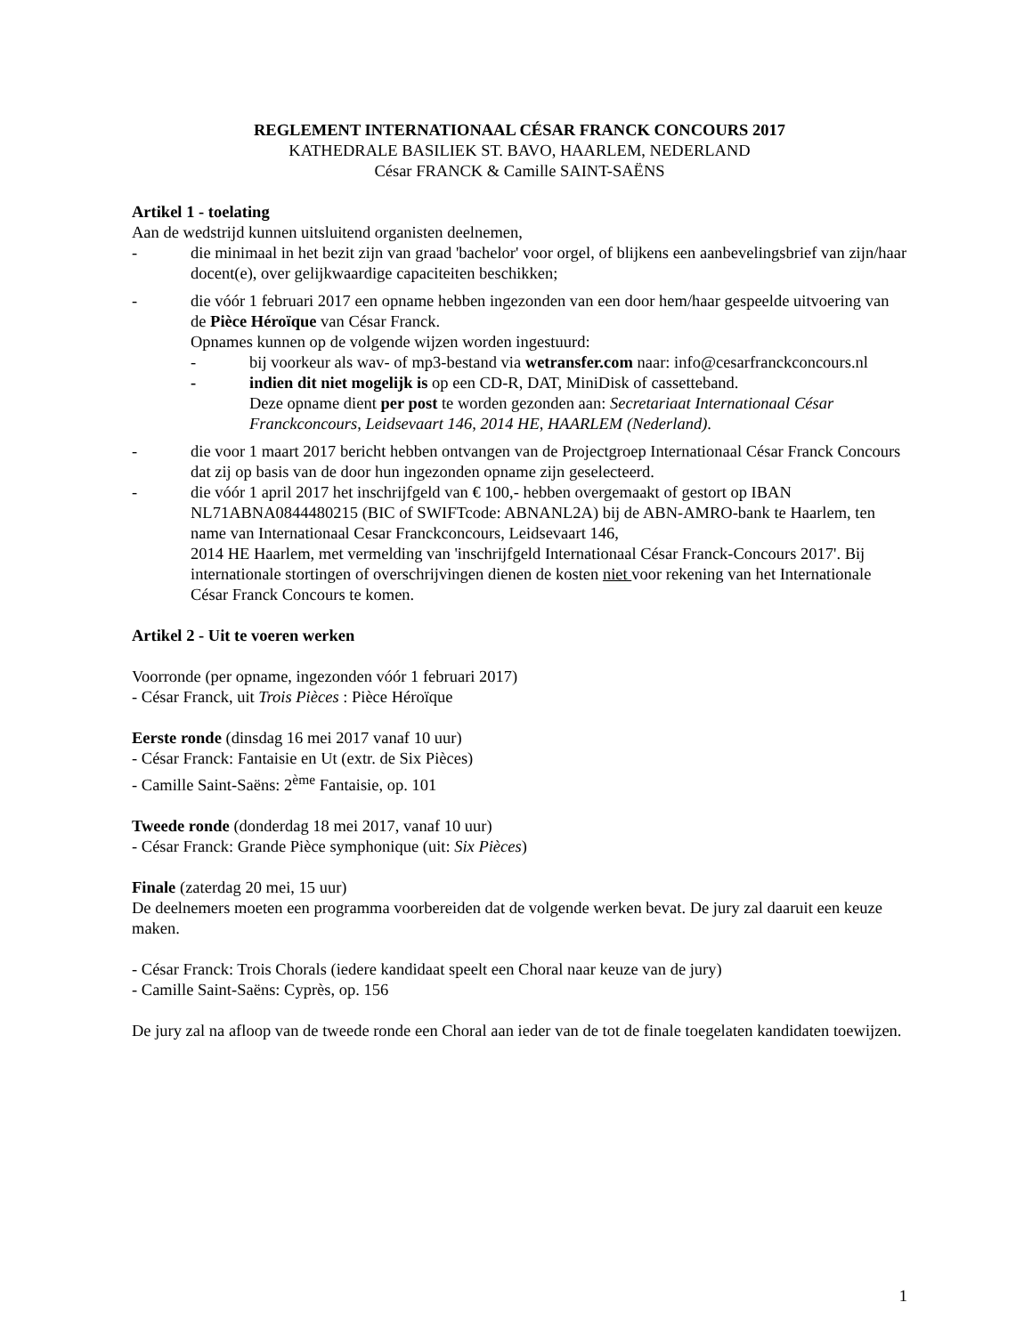REGLEMENT INTERNATIONAAL CÉSAR FRANCK CONCOURS 2017
KATHEDRALE BASILIEK ST. BAVO, HAARLEM, NEDERLAND
César FRANCK & Camille SAINT-SAËNS
Artikel 1 - toelating
Aan de wedstrijd kunnen uitsluitend organisten deelnemen,
- die minimaal in het bezit zijn van graad 'bachelor' voor orgel, of blijkens een aanbevelingsbrief van zijn/haar docent(e), over gelijkwaardige capaciteiten beschikken;
- die vóór 1 februari 2017 een opname hebben ingezonden van een door hem/haar gespeelde uitvoering van de Pièce Héroïque van César Franck.
Opnames kunnen op de volgende wijzen worden ingestuurd:
- bij voorkeur als wav- of mp3-bestand via wetransfer.com naar: info@cesarfranckconcours.nl
- indien dit niet mogelijk is op een CD-R, DAT, MiniDisk of cassetteband.
Deze opname dient per post te worden gezonden aan: Secretariaat Internationaal César Franckconcours, Leidsevaart 146, 2014 HE, HAARLEM (Nederland).
- die voor 1 maart 2017 bericht hebben ontvangen van de Projectgroep Internationaal César Franck Concours dat zij op basis van de door hun ingezonden opname zijn geselecteerd.
- die vóór 1 april 2017 het inschrijfgeld van € 100,- hebben overgemaakt of gestort op IBAN NL71ABNA0844480215 (BIC of SWIFTcode: ABNANL2A) bij de ABN-AMRO-bank te Haarlem, ten name van Internationaal Cesar Franckconcours, Leidsevaart 146,
2014 HE Haarlem, met vermelding van 'inschrijfgeld Internationaal César Franck-Concours 2017'. Bij internationale stortingen of overschrijvingen dienen de kosten niet voor rekening van het Internationale César Franck Concours te komen.
Artikel 2 - Uit te voeren werken
Voorronde (per opname, ingezonden vóór 1 februari 2017)
- César Franck, uit Trois Pièces : Pièce Héroïque
Eerste ronde (dinsdag 16 mei 2017 vanaf 10 uur)
- César Franck: Fantaisie en Ut (extr. de Six Pièces)
- Camille Saint-Saëns: 2<sup>ème</sup> Fantaisie, op. 101
Tweede ronde (donderdag 18 mei 2017, vanaf 10 uur)
- César Franck: Grande Pièce symphonique (uit: Six Pièces)
Finale (zaterdag 20 mei, 15 uur)
De deelnemers moeten een programma voorbereiden dat de volgende werken bevat. De jury zal daaruit een keuze maken.
- César Franck: Trois Chorals (iedere kandidaat speelt een Choral naar keuze van de jury)
- Camille Saint-Saëns: Cyprès, op. 156
De jury zal na afloop van de tweede ronde een Choral aan ieder van de tot de finale toegelaten kandidaten toewijzen.
1